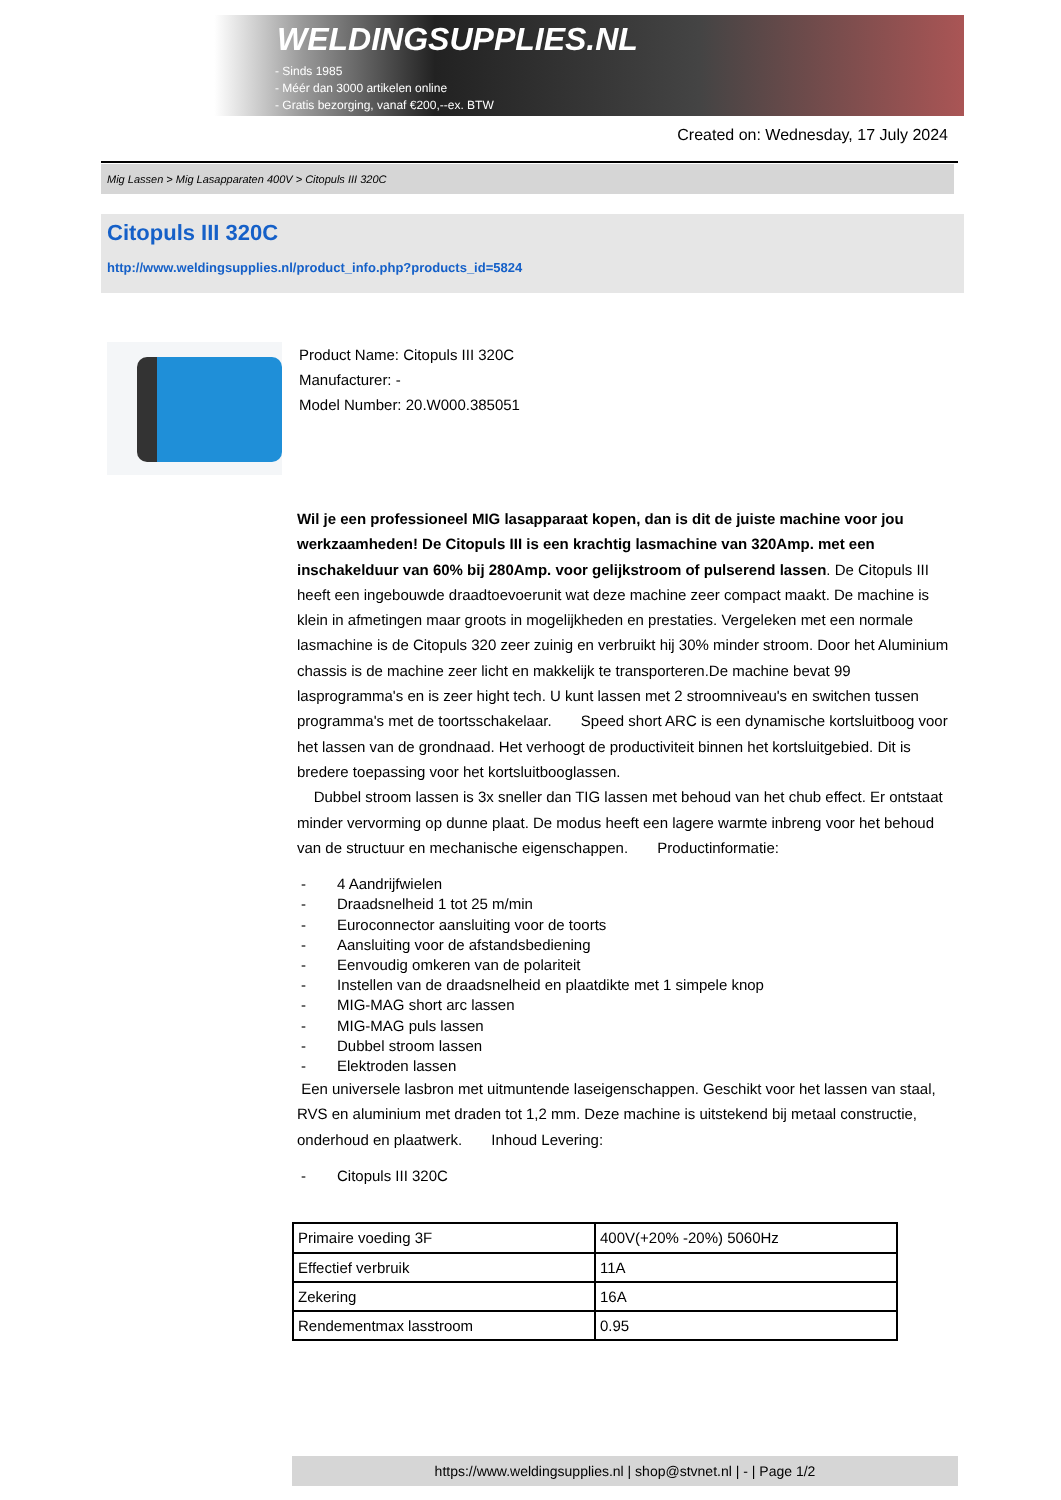WELDINGSUPPLIES.NL
- Sinds 1985
- Méér dan 3000 artikelen online
- Gratis bezorging, vanaf €200,--ex. BTW
Created on: Wednesday, 17 July 2024
Mig Lassen > Mig Lasapparaten 400V > Citopuls III 320C
Citopuls III 320C
http://www.weldingsupplies.nl/product_info.php?products_id=5824
Product Name: Citopuls III 320C
Manufacturer: -
Model Number: 20.W000.385051
Wil je een professioneel MIG lasapparaat kopen, dan is dit de juiste machine voor jou werkzaamheden! De Citopuls III is een krachtig lasmachine van 320Amp. met een inschakelduur van 60% bij 280Amp. voor gelijkstroom of pulserend lassen. De Citopuls III heeft een ingebouwde draadtoevoerunit wat deze machine zeer compact maakt. De machine is klein in afmetingen maar groots in mogelijkheden en prestaties. Vergeleken met een normale lasmachine is de Citopuls 320 zeer zuinig en verbruikt hij 30% minder stroom. Door het Aluminium chassis is de machine zeer licht en makkelijk te transporteren.De machine bevat 99 lasprogramma's en is zeer hight tech. U kunt lassen met 2 stroomniveau's en switchen tussen programma's met de toortsschakelaar. Speed short ARC is een dynamische kortsluitboog voor het lassen van de grondnaad. Het verhoogt de productiviteit binnen het kortsluitgebied. Dit is bredere toepassing voor het kortsluitbooglassen.
Dubbel stroom lassen is 3x sneller dan TIG lassen met behoud van het chub effect. Er ontstaat minder vervorming op dunne plaat. De modus heeft een lagere warmte inbreng voor het behoud van de structuur en mechanische eigenschappen. Productinformatie:
- 4 Aandrijfwielen
- Draadsnelheid 1 tot 25 m/min
- Euroconnector aansluiting voor de toorts
- Aansluiting voor de afstandsbediening
- Eenvoudig omkeren van de polariteit
- Instellen van de draadsnelheid en plaatdikte met 1 simpele knop
- MIG-MAG short arc lassen
- MIG-MAG puls lassen
- Dubbel stroom lassen
- Elektroden lassen
Een universele lasbron met uitmuntende laseigenschappen. Geschikt voor het lassen van staal, RVS en aluminium met draden tot 1,2 mm. Deze machine is uitstekend bij metaal constructie, onderhoud en plaatwerk. Inhoud Levering:
- Citopuls III 320C
| Primaire voeding 3F | 400V(+20% -20%) 5060Hz |
| Effectief verbruik | 11A |
| Zekering | 16A |
| Rendementmax lasstroom | 0.95 |
https://www.weldingsupplies.nl | shop@stvnet.nl | - | Page 1/2